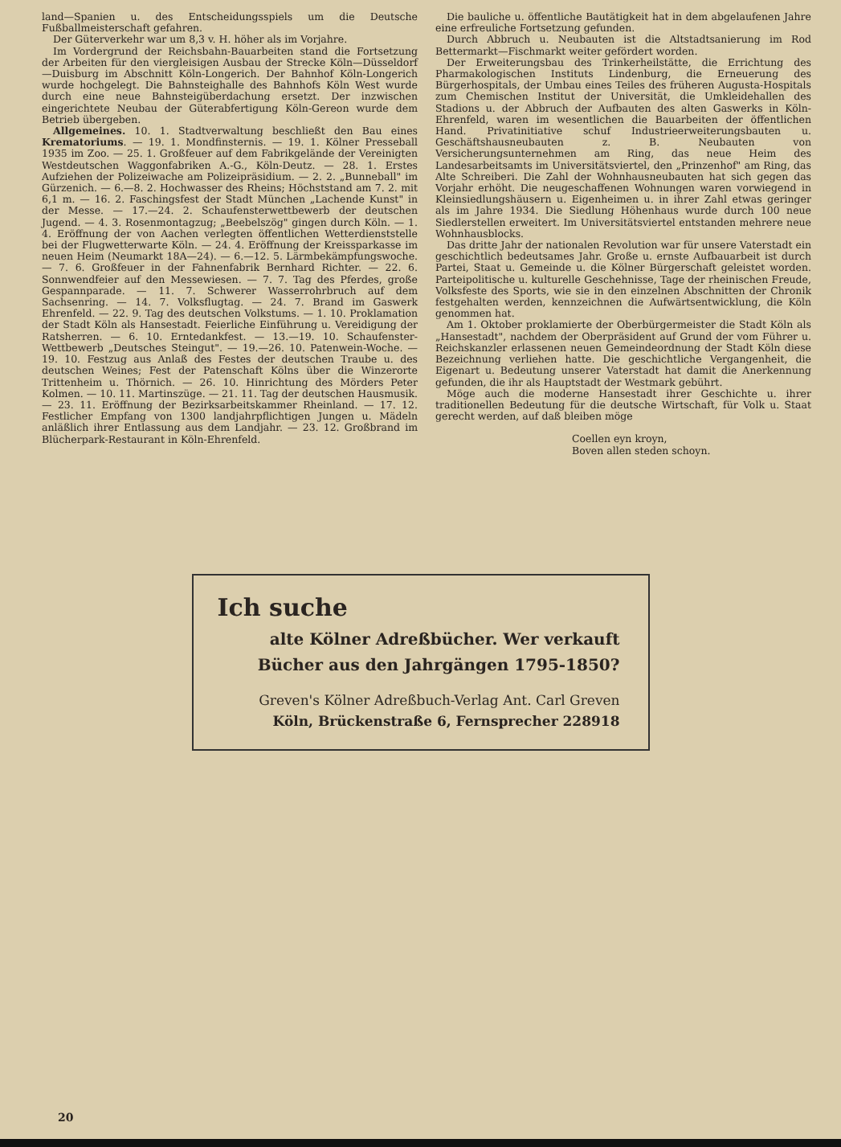land—Spanien u. des Entscheidungsspiels um die Deutsche Fußballmeisterschaft gefahren.
Der Güterverkehr war um 8,3 v. H. höher als im Vorjahre.
Im Vordergrund der Reichsbahn-Bauarbeiten stand die Fortsetzung der Arbeiten für den viergleisigen Ausbau der Strecke Köln—Düsseldorf—Duisburg im Abschnitt Köln-Longerich. Der Bahnhof Köln-Longerich wurde hochgelegt. Die Bahnsteighalle des Bahnhofs Köln West wurde durch eine neue Bahnsteigüberdachung ersetzt. Der inzwischen eingerichtete Neubau der Güterabfertigung Köln-Gereon wurde dem Betrieb übergeben.
Allgemeines. 10. 1. Stadtverwaltung beschließt den Bau eines Krematoriums. — 19. 1. Mondfinsternis. — 19. 1. Kölner Presseball 1935 im Zoo. — 25. 1. Großfeuer auf dem Fabrikgelände der Vereinigten Westdeutschen Waggonfabriken A.-G., Köln-Deutz. — 28. 1. Erstes Aufziehen der Polizeiwache am Polizeipräsidium. — 2. 2. „Bunneball" im Gürzenich. — 6.—8. 2. Hochwasser des Rheins; Höchststand am 7. 2. mit 6,1 m. — 16. 2. Faschingsfest der Stadt München „Lachende Kunst" in der Messe. — 17.—24. 2. Schaufensterwettbewerb der deutschen Jugend. — 4. 3. Rosenmontagzug; „Beebelszög" gingen durch Köln. — 1. 4. Eröffnung der von Aachen verlegten öffentlichen Wetterdienststelle bei der Flugwetterwarte Köln. — 24. 4. Eröffnung der Kreissparkasse im neuen Heim (Neumarkt 18A—24). — 6.—12. 5. Lärmbekämpfungswoche. — 7. 6. Großfeuer in der Fahnenfabrik Bernhard Richter. — 22. 6. Sonnwendfeier auf den Messewiesen. — 7. 7. Tag des Pferdes, große Gespannparade. — 11. 7. Schwerer Wasserrohrbruch auf dem Sachsenring. — 14. 7. Volksflugtag. — 24. 7. Brand im Gaswerk Ehrenfeld. — 22. 9. Tag des deutschen Volkstums. — 1. 10. Proklamation der Stadt Köln als Hansestadt. Feierliche Einführung u. Vereidigung der Ratsherren. — 6. 10. Erntedankfest. — 13.—19. 10. Schaufenster-Wettbewerb „Deutsches Steingut". — 19.—26. 10. Patenwein-Woche. — 19. 10. Festzug aus Anlaß des Festes der deutschen Traube u. des deutschen Weines; Fest der Patenschaft Kölns über die Winzerorte Trittenheim u. Thörnich. — 26. 10. Hinrichtung des Mörders Peter Kolmen. — 10. 11. Martinszüge. — 21. 11. Tag der deutschen Hausmusik. — 23. 11. Eröffnung der Bezirksarbeitskammer Rheinland. — 17. 12. Festlicher Empfang von 1300 landjahrpflichtigen Jungen u. Mädeln anläßlich ihrer Entlassung aus dem Landjahr. — 23. 12. Großbrand im Blücherpark-Restaurant in Köln-Ehrenfeld.
Die bauliche u. öffentliche Bautätigkeit hat in dem abgelaufenen Jahre eine erfreuliche Fortsetzung gefunden.
Durch Abbruch u. Neubauten ist die Altstadtsanierung im Rod Bettermarkt—Fischmarkt weiter gefördert worden.
Der Erweiterungsbau des Trinkerheilstätte, die Errichtung des Pharmakologischen Instituts Lindenburg, die Erneuerung des Bürgerhospitals, der Umbau eines Teiles des früheren Augusta-Hospitals zum Chemischen Institut der Universität, die Umkleidehallen des Stadions u. der Abbruch der Aufbauten des alten Gaswerks in Köln-Ehrenfeld, waren im wesentlichen die Bauarbeiten der öffentlichen Hand. Privatinitiative schuf Industrieerweiterungsbauten u. Geschäftshausneubauten z. B. Neubauten von Versicherungsunternehmen am Ring, das neue Heim des Landesarbeitsamts im Universitätsviertel, den „Prinzenhof" am Ring, das Alte Schreiberi. Die Zahl der Wohnhausneubauten hat sich gegen das Vorjahr erhöht. Die neugeschaffenen Wohnungen waren vorwiegend in Kleinsiedlungshäusern u. Eigenheimen u. in ihrer Zahl etwas geringer als im Jahre 1934. Die Siedlung Höhenhaus wurde durch 100 neue Siedlerstellen erweitert. Im Universitätsviertel entstanden mehrere neue Wohnhausblocks.
Das dritte Jahr der nationalen Revolution war für unsere Vaterstadt ein geschichtlich bedeutsames Jahr. Große u. ernste Aufbauarbeit ist durch Partei, Staat u. Gemeinde u. die Kölner Bürgerschaft geleistet worden. Parteipolitische u. kulturelle Geschehnisse, Tage der rheinischen Freude, Volksfeste des Sports, wie sie in den einzelnen Abschnitten der Chronik festgehalten werden, kennzeichnen die Aufwärtsentwicklung, die Köln genommen hat.
Am 1. Oktober proklamierte der Oberbürgermeister die Stadt Köln als „Hansestadt", nachdem der Oberpräsident auf Grund der vom Führer u. Reichskanzler erlassenen neuen Gemeindeordnung der Stadt Köln diese Bezeichnung verliehen hatte. Die geschichtliche Vergangenheit, die Eigenart u. Bedeutung unserer Vaterstadt hat damit die Anerkennung gefunden, die ihr als Hauptstadt der Westmark gebührt.
Möge auch die moderne Hansestadt ihrer Geschichte u. ihrer traditionellen Bedeutung für die deutsche Wirtschaft, für Volk u. Staat gerecht werden, auf daß bleiben möge
Coellen eyn kroyn,
Boven allen steden schoyn.
Ich suche
alte Kölner Adreßbücher. Wer verkauft
Bücher aus den Jahrgängen 1795-1850?
Greven's Kölner Adreßbuch-Verlag Ant. Carl Greven
Köln, Brückenstraße 6, Fernsprecher 228918
20